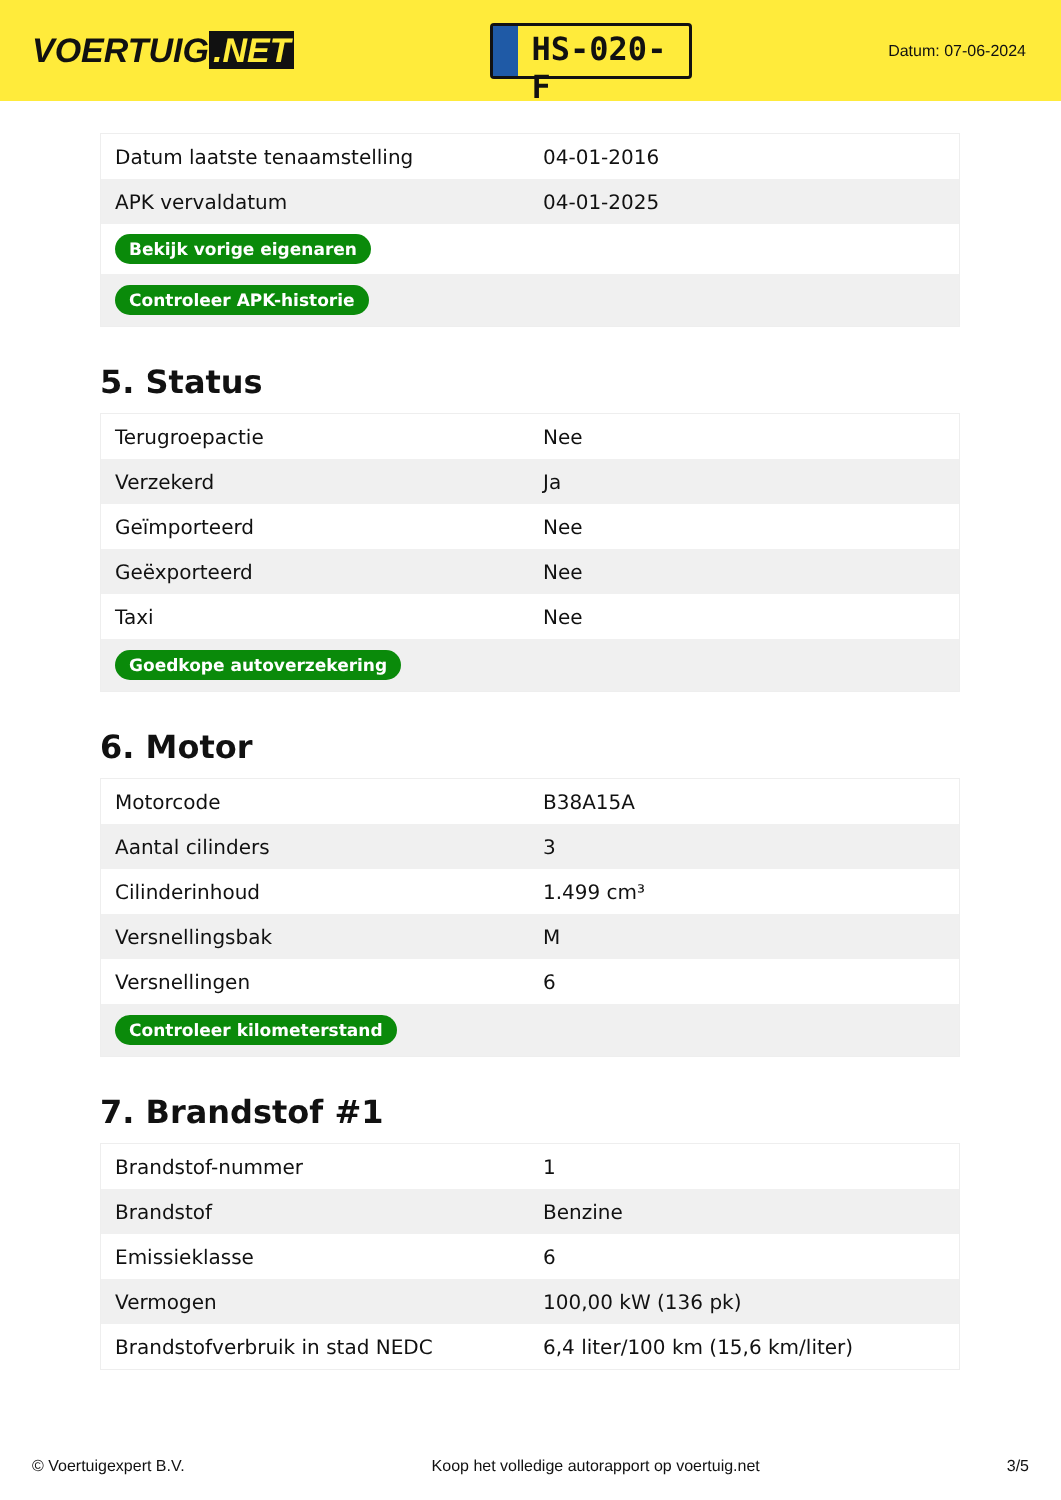VOERTUIG.NET
HS-020-F
Datum: 07-06-2024
| Datum laatste tenaamstelling | 04-01-2016 |
| APK vervaldatum | 04-01-2025 |
| Bekijk vorige eigenaren | |
| Controleer APK-historie | |
5. Status
| Terugroepactie | Nee |
| Verzekerd | Ja |
| Geïmporteerd | Nee |
| Geëxporteerd | Nee |
| Taxi | Nee |
| Goedkope autoverzekering | |
6. Motor
| Motorcode | B38A15A |
| Aantal cilinders | 3 |
| Cilinderinhoud | 1.499 cm³ |
| Versnellingsbak | M |
| Versnellingen | 6 |
| Controleer kilometerstand | |
7. Brandstof #1
| Brandstof-nummer | 1 |
| Brandstof | Benzine |
| Emissieklasse | 6 |
| Vermogen | 100,00 kW (136 pk) |
| Brandstofverbruik in stad NEDC | 6,4 liter/100 km (15,6 km/liter) |
© Voertuigexpert B.V. Koop het volledige autorapport op voertuig.net 3/5